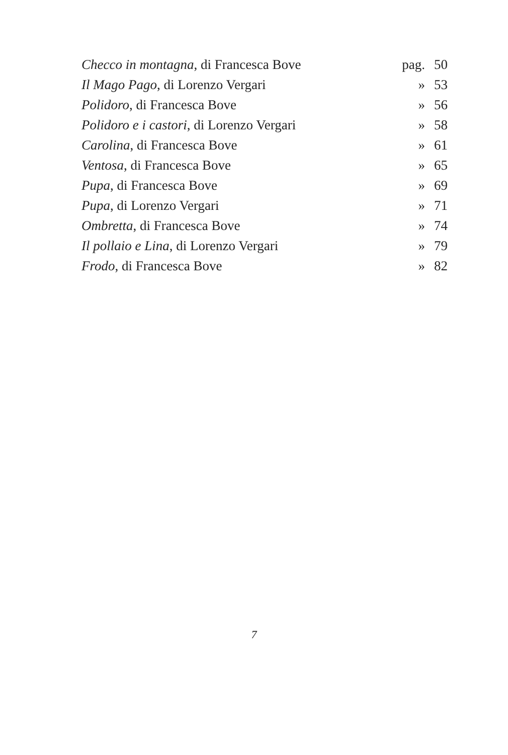| Checco in montagna , di Francesca Bove | pag. | 50 |
| Il Mago Pago , di Lorenzo Vergari | » | 53 |
| Polidoro , di Francesca Bove | » | 56 |
| Polidoro e i castori , di Lorenzo Vergari | » | 58 |
| Carolina , di Francesca Bove | » | 61 |
| Ventosa , di Francesca Bove | » | 65 |
| Pupa , di Francesca Bove | » | 69 |
| Pupa , di Lorenzo Vergari | » | 71 |
| Ombretta , di Francesca Bove | » | 74 |
| Il pollaio e Lina , di Lorenzo Vergari | » | 79 |
| Frodo , di Francesca Bove | » | 82 |
7